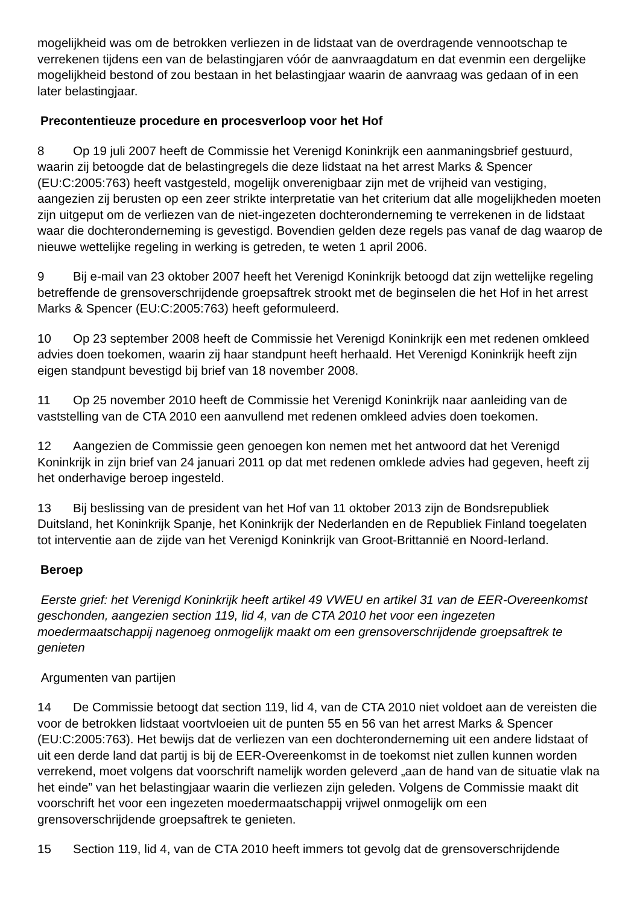mogelijkheid was om de betrokken verliezen in de lidstaat van de overdragende vennootschap te verrekenen tijdens een van de belastingjaren vóór de aanvraagdatum en dat evenmin een dergelijke mogelijkheid bestond of zou bestaan in het belastingjaar waarin de aanvraag was gedaan of in een later belastingjaar.
Precontentieuze procedure en procesverloop voor het Hof
8 Op 19 juli 2007 heeft de Commissie het Verenigd Koninkrijk een aanmaningsbrief gestuurd, waarin zij betoogde dat de belastingregels die deze lidstaat na het arrest Marks & Spencer (EU:C:2005:763) heeft vastgesteld, mogelijk onverenigbaar zijn met de vrijheid van vestiging, aangezien zij berusten op een zeer strikte interpretatie van het criterium dat alle mogelijkheden moeten zijn uitgeput om de verliezen van de niet-ingezeten dochteronderneming te verrekenen in de lidstaat waar die dochteronderneming is gevestigd. Bovendien gelden deze regels pas vanaf de dag waarop de nieuwe wettelijke regeling in werking is getreden, te weten 1 april 2006.
9 Bij e-mail van 23 oktober 2007 heeft het Verenigd Koninkrijk betoogd dat zijn wettelijke regeling betreffende de grensoverschrijdende groepsaftrek strookt met de beginselen die het Hof in het arrest Marks & Spencer (EU:C:2005:763) heeft geformuleerd.
10 Op 23 september 2008 heeft de Commissie het Verenigd Koninkrijk een met redenen omkleed advies doen toekomen, waarin zij haar standpunt heeft herhaald. Het Verenigd Koninkrijk heeft zijn eigen standpunt bevestigd bij brief van 18 november 2008.
11 Op 25 november 2010 heeft de Commissie het Verenigd Koninkrijk naar aanleiding van de vaststelling van de CTA 2010 een aanvullend met redenen omkleed advies doen toekomen.
12 Aangezien de Commissie geen genoegen kon nemen met het antwoord dat het Verenigd Koninkrijk in zijn brief van 24 januari 2011 op dat met redenen omklede advies had gegeven, heeft zij het onderhavige beroep ingesteld.
13 Bij beslissing van de president van het Hof van 11 oktober 2013 zijn de Bondsrepubliek Duitsland, het Koninkrijk Spanje, het Koninkrijk der Nederlanden en de Republiek Finland toegelaten tot interventie aan de zijde van het Verenigd Koninkrijk van Groot-Brittannië en Noord-Ierland.
Beroep
Eerste grief: het Verenigd Koninkrijk heeft artikel 49 VWEU en artikel 31 van de EER-Overeenkomst geschonden, aangezien section 119, lid 4, van de CTA 2010 het voor een ingezeten moedermaatschappij nagenoeg onmogelijk maakt om een grensoverschrijdende groepsaftrek te genieten
Argumenten van partijen
14 De Commissie betoogt dat section 119, lid 4, van de CTA 2010 niet voldoet aan de vereisten die voor de betrokken lidstaat voortvloeien uit de punten 55 en 56 van het arrest Marks & Spencer (EU:C:2005:763). Het bewijs dat de verliezen van een dochteronderneming uit een andere lidstaat of uit een derde land dat partij is bij de EER-Overeenkomst in de toekomst niet zullen kunnen worden verrekend, moet volgens dat voorschrift namelijk worden geleverd „aan de hand van de situatie vlak na het einde” van het belastingjaar waarin die verliezen zijn geleden. Volgens de Commissie maakt dit voorschrift het voor een ingezeten moedermaatschappij vrijwel onmogelijk om een grensoverschrijdende groepsaftrek te genieten.
15 Section 119, lid 4, van de CTA 2010 heeft immers tot gevolg dat de grensoverschrijdende